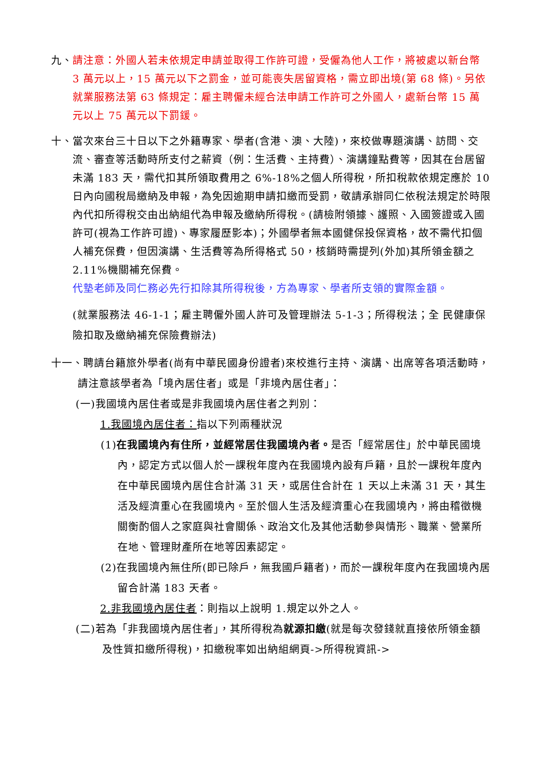九、 請注意：外國人若未依規定申請並取得工作許可證，受僱為他人工作，將被處以新台幣 3 萬元以上，15 萬元以下之罰金，並可能喪失居留資格，需立即出境(第 68 條)。另依就業服務法第 63 條規定：雇主聘僱未經合法申請工作許可之外國人，處新台幣 15 萬元以上 75 萬元以下罰鍰。
十、 當次來台三十日以下之外籍專家、學者(含港、澳、大陸)，來校做專題演講、訪問、交流、審查等活動時所支付之薪資（例：生活費、主持費）、演講鐘點費等，因其在台居留未滿 183 天，需代扣其所領取費用之 6%-18%之個人所得稅，所扣稅款依規定應於 10 日內向國稅局繳納及申報，為免因逾期申請扣繳而受罰，敬請承辦同仁依稅法規定於時限內代扣所得稅交由出納組代為申報及繳納所得稅。(請檢附領據、護照、入國簽證或入國許可(視為工作許可證)、專家履歷影本)；外國學者無本國健保投保資格，故不需代扣個人補充保費，但因演講、生活費等為所得格式 50，核銷時需提列(外加)其所領金額之 2.11%機關補充保費。
代墊老師及同仁務必先行扣除其所得稅後，方為專家、學者所支領的實際金額。
(就業服務法 46-1-1；雇主聘僱外國人許可及管理辦法 5-1-3；所得稅法；全 民健康保險扣取及繳納補充保險費辦法)
十一、聘請台籍旅外學者(尚有中華民國身份證者)來校進行主持、演講、出席等各項活動時，請注意該學者為「境內居住者」或是「非境內居住者」：
(一)我國境內居住者或是非我國境內居住者之判別：
1.我國境內居住者：指以下列兩種狀況
(1)在我國境內有住所，並經常居住我國境內者。是否「經常居住」於中華民國境內，認定方式以個人於一課稅年度內在我國境內設有戶籍，且於一課稅年度內在中華民國境內居住合計滿 31 天，或居住合計在 1 天以上未滿 31 天，其生活及經濟重心在我國境內。至於個人生活及經濟重心在我國境內，將由稽徵機關衡酌個人之家庭與社會關係、政治文化及其他活動參與情形、職業、營業所在地、管理財產所在地等因素認定。
(2)在我國境內無住所(即已除戶，無我國戶籍者)，而於一課稅年度內在我國境內居留合計滿 183 天者。
2.非我國境內居住者：則指以上說明 1.規定以外之人。
(二)若為「非我國境內居住者」，其所得稅為就源扣繳(就是每次發錢就直接依所領金額及性質扣繳所得稅)，扣繳稅率如出納組網頁->所得稅資訊->